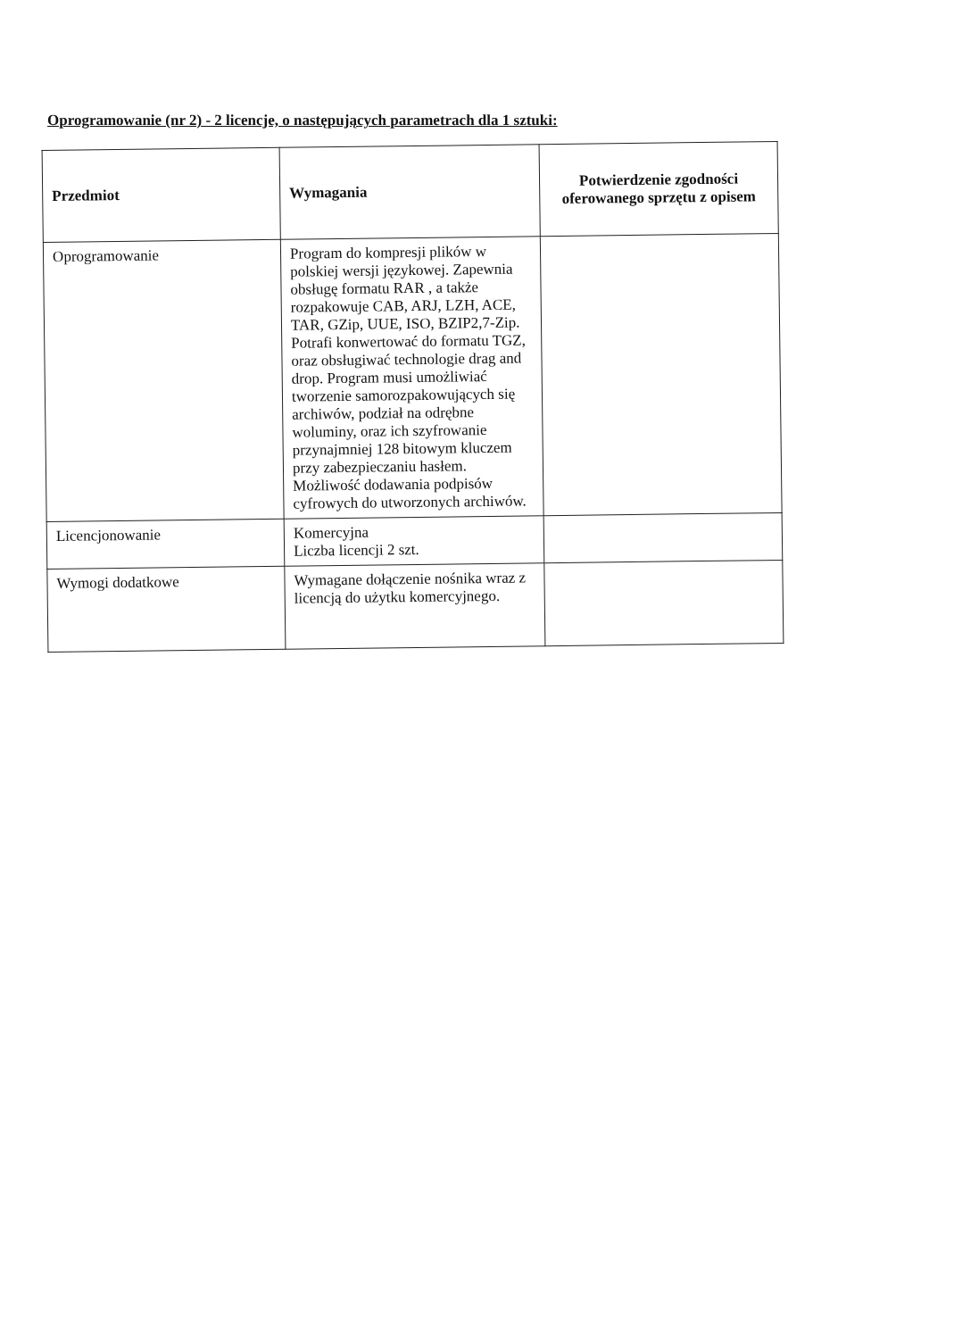Oprogramowanie (nr 2) - 2 licencje, o następujących parametrach dla 1 sztuki:
| Przedmiot | Wymagania | Potwierdzenie zgodności oferowanego sprzętu z opisem |
| --- | --- | --- |
| Oprogramowanie | Program do kompresji plików w polskiej wersji językowej. Zapewnia obsługę formatu RAR , a także rozpakowuje CAB, ARJ, LZH, ACE, TAR, GZip, UUE, ISO, BZIP2,7-Zip. Potrafi konwertować do formatu TGZ, oraz obsługiwać technologie drag and drop. Program musi umożliwiać tworzenie samorozpakowujących się archiwów, podział na odrębne woluminy, oraz ich szyfrowanie przynajmniej 128 bitowym kluczem przy zabezpieczaniu hasłem. Możliwość dodawania podpisów cyfrowych do utworzonych archiwów. | |
| Licencjonowanie | Komercyjna Liczba licencji 2 szt. | |
| Wymogi dodatkowe | Wymagane dołączenie nośnika wraz z licencją do użytku komercyjnego. | |